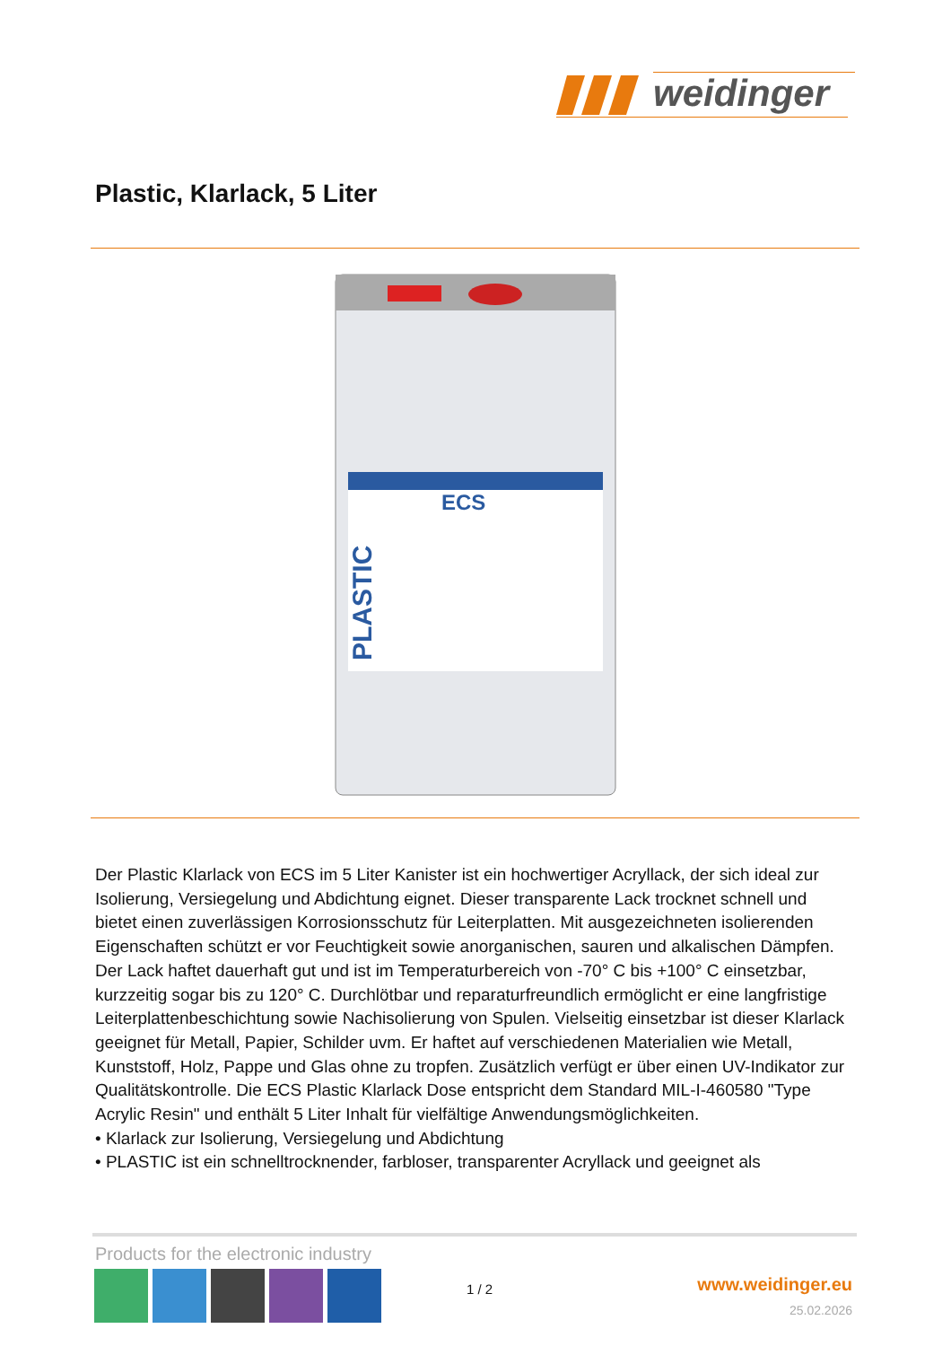weidinger
Plastic, Klarlack, 5 Liter
ECS
PLASTIC
Der Plastic Klarlack von ECS im 5 Liter Kanister ist ein hochwertiger Acryllack, der sich ideal zur Isolierung, Versiegelung und Abdichtung eignet. Dieser transparente Lack trocknet schnell und bietet einen zuverlässigen Korrosionsschutz für Leiterplatten. Mit ausgezeichneten isolierenden Eigenschaften schützt er vor Feuchtigkeit sowie anorganischen, sauren und alkalischen Dämpfen. Der Lack haftet dauerhaft gut und ist im Temperaturbereich von -70° C bis +100° C einsetzbar, kurzzeitig sogar bis zu 120° C. Durchlötbar und reparaturfreundlich ermöglicht er eine langfristige Leiterplattenbeschichtung sowie Nachisolierung von Spulen. Vielseitig einsetzbar ist dieser Klarlack geeignet für Metall, Papier, Schilder uvm. Er haftet auf verschiedenen Materialien wie Metall, Kunststoff, Holz, Pappe und Glas ohne zu tropfen. Zusätzlich verfügt er über einen UV-Indikator zur Qualitätskontrolle. Die ECS Plastic Klarlack Dose entspricht dem Standard MIL-I-460580 "Type Acrylic Resin" und enthält 5 Liter Inhalt für vielfältige Anwendungsmöglichkeiten.
• Klarlack zur Isolierung, Versiegelung und Abdichtung
• PLASTIC ist ein schnelltrocknender, farbloser, transparenter Acryllack und geeignet als
Products for the electronic industry
1 / 2 www.weidinger.eu
25.02.2026